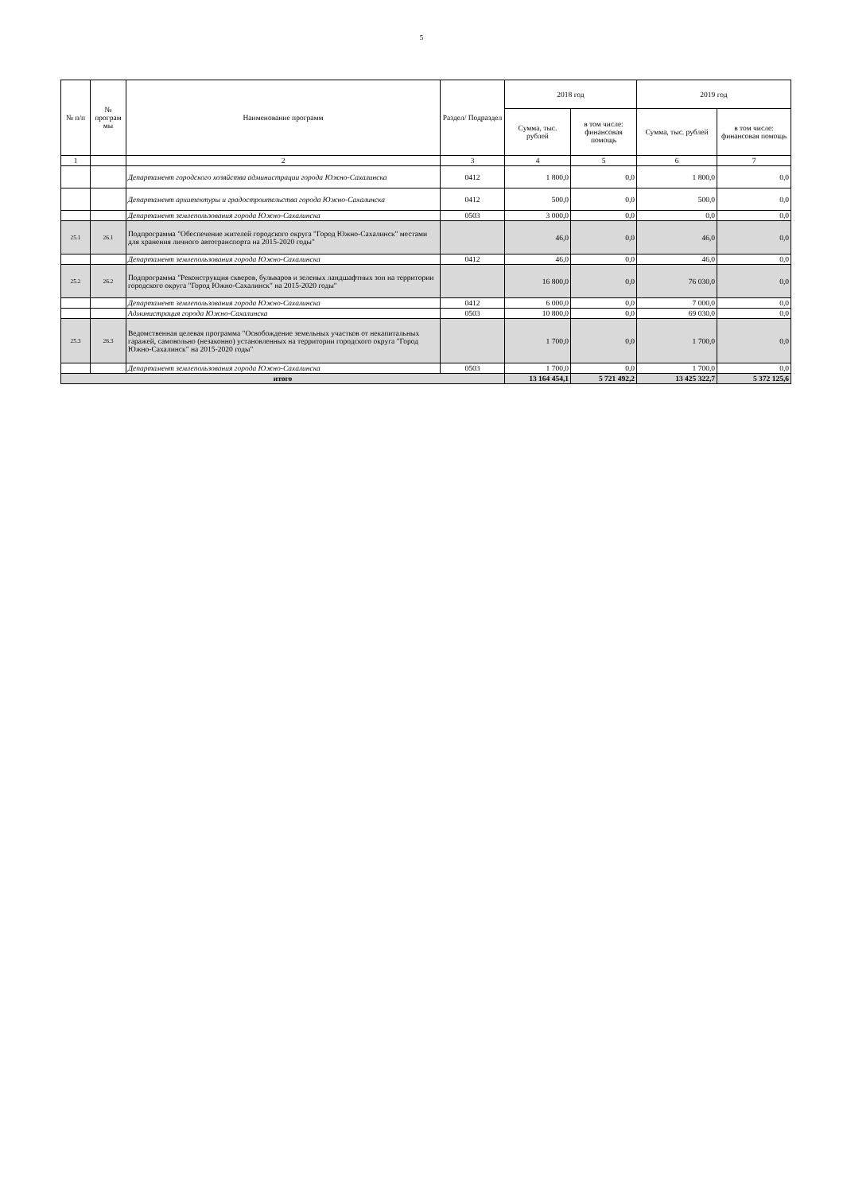5
| № п/п | № програм мы | Наименование программ | Раздел/ Подраздел | 2018 год | | 2019 год | |
| --- | --- | --- | --- | --- | --- | --- | --- |
| | | | | Сумма, тыс. рублей | в том числе: финансовая помощь | Сумма, тыс. рублей | в том числе: финансовая помощь |
| 1 | | 2 | 3 | 4 | 5 | 6 | 7 |
| | | Департамент городского хозяйства администрации города Южно-Сахалинска | 0412 | 1 800,0 | 0,0 | 1 800,0 | 0,0 |
| | | Департамент архитектуры и градостроительства города Южно-Сахалинска | 0412 | 500,0 | 0,0 | 500,0 | 0,0 |
| | | Департамент землепользования города Южно-Сахалинска | 0503 | 3 000,0 | 0,0 | 0,0 | 0,0 |
| 25.1 | 26.1 | Подпрограмма "Обеспечение жителей городского округа "Город Южно-Сахалинск" местами для хранения личного автотранспорта на 2015-2020 годы" | | 46,0 | 0,0 | 46,0 | 0,0 |
| | | Департамент землепользования города Южно-Сахалинска | 0412 | 46,0 | 0,0 | 46,0 | 0,0 |
| 25.2 | 26.2 | Подпрограмма "Реконструкция скверов, бульваров и зеленых ландшафтных зон на территории городского округа "Город Южно-Сахалинск" на 2015-2020 годы" | | 16 800,0 | 0,0 | 76 030,0 | 0,0 |
| | | Департамент землепользования города Южно-Сахалинска | 0412 | 6 000,0 | 0,0 | 7 000,0 | 0,0 |
| | | Администрация города Южно-Сахалинска | 0503 | 10 800,0 | 0,0 | 69 030,0 | 0,0 |
| 25.3 | 26.3 | Ведомственная целевая программа "Освобождение земельных участков от некапитальных гаражей, самовольно (незаконно) установленных на территории городского округа "Город Южно-Сахалинск" на 2015-2020 годы" | | 1 700,0 | 0,0 | 1 700,0 | 0,0 |
| | | Департамент землепользования города Южно-Сахалинска | 0503 | 1 700,0 | 0,0 | 1 700,0 | 0,0 |
| итого | | | | 13 164 454,1 | 5 721 492,2 | 13 425 322,7 | 5 372 125,6 |